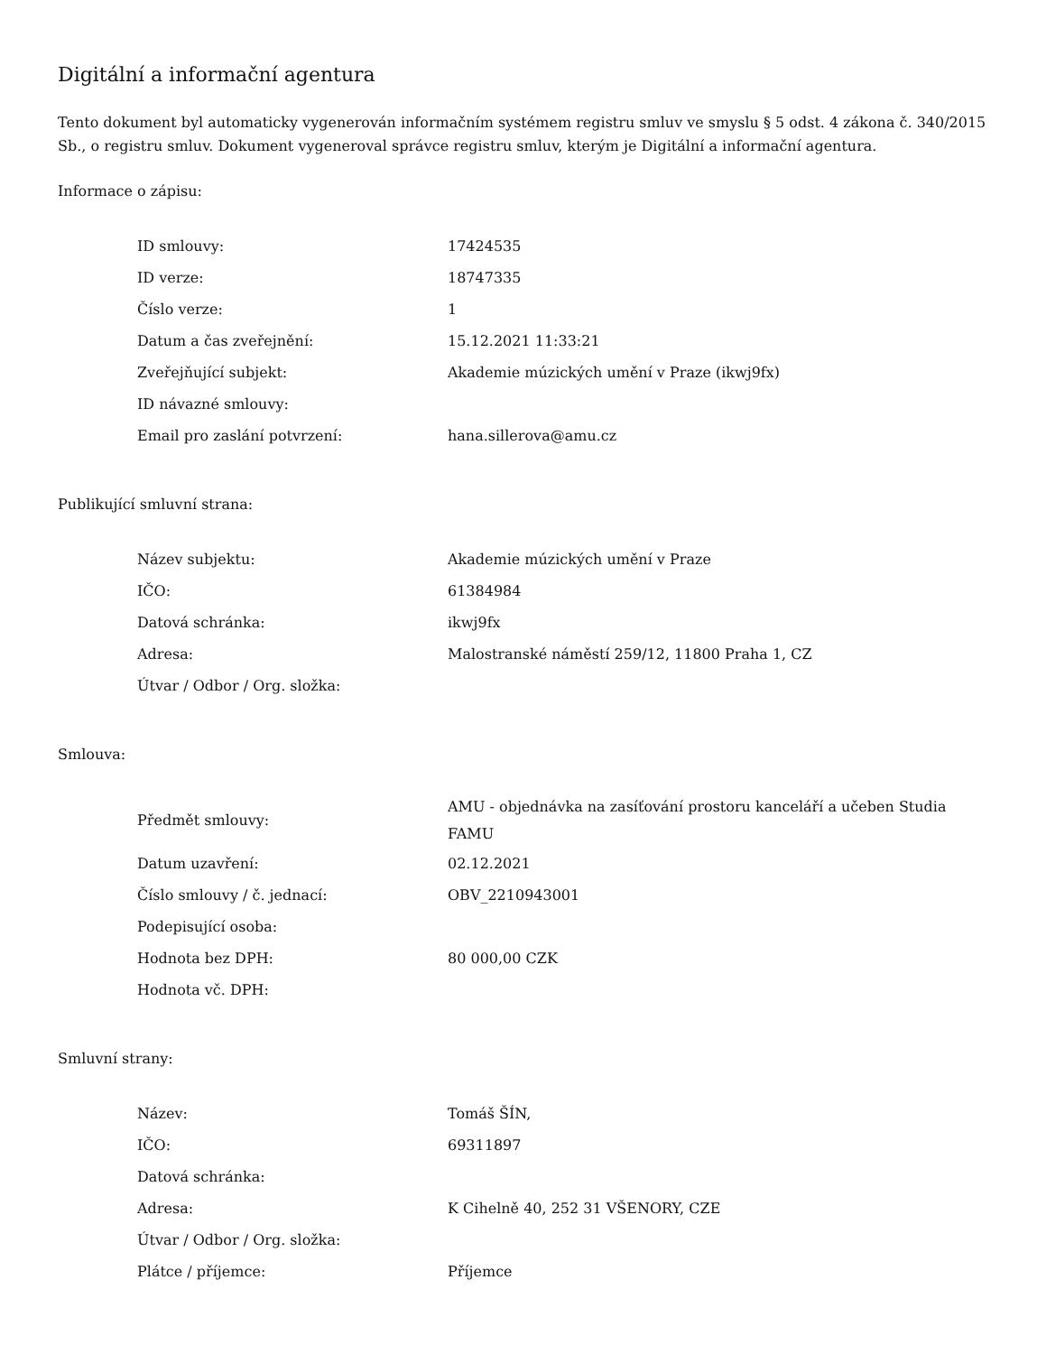Digitální a informační agentura
Tento dokument byl automaticky vygenerován informačním systémem registru smluv ve smyslu § 5 odst. 4 zákona č. 340/2015 Sb., o registru smluv. Dokument vygeneroval správce registru smluv, kterým je Digitální a informační agentura.
Informace o zápisu:
| ID smlouvy: | 17424535 |
| ID verze: | 18747335 |
| Číslo verze: | 1 |
| Datum a čas zveřejnění: | 15.12.2021 11:33:21 |
| Zveřejňující subjekt: | Akademie múzických umění v Praze (ikwj9fx) |
| ID návazné smlouvy: | |
| Email pro zaslání potvrzení: | hana.sillerova@amu.cz |
Publikující smluvní strana:
| Název subjektu: | Akademie múzických umění v Praze |
| IČO: | 61384984 |
| Datová schránka: | ikwj9fx |
| Adresa: | Malostranské náměstí 259/12, 11800 Praha 1, CZ |
| Útvar / Odbor / Org. složka: | |
Smlouva:
| Předmět smlouvy: | AMU - objednávka na zasíťování prostoru kanceláří a učeben Studia FAMU |
| Datum uzavření: | 02.12.2021 |
| Číslo smlouvy / č. jednací: | OBV_2210943001 |
| Podepisující osoba: | |
| Hodnota bez DPH: | 80 000,00 CZK |
| Hodnota vč. DPH: | |
Smluvní strany:
| Název: | Tomáš ŠÍN, |
| IČO: | 69311897 |
| Datová schránka: | |
| Adresa: | K Cihelně 40, 252 31 VŠENORY, CZE |
| Útvar / Odbor / Org. složka: | |
| Plátce / příjemce: | Příjemce |